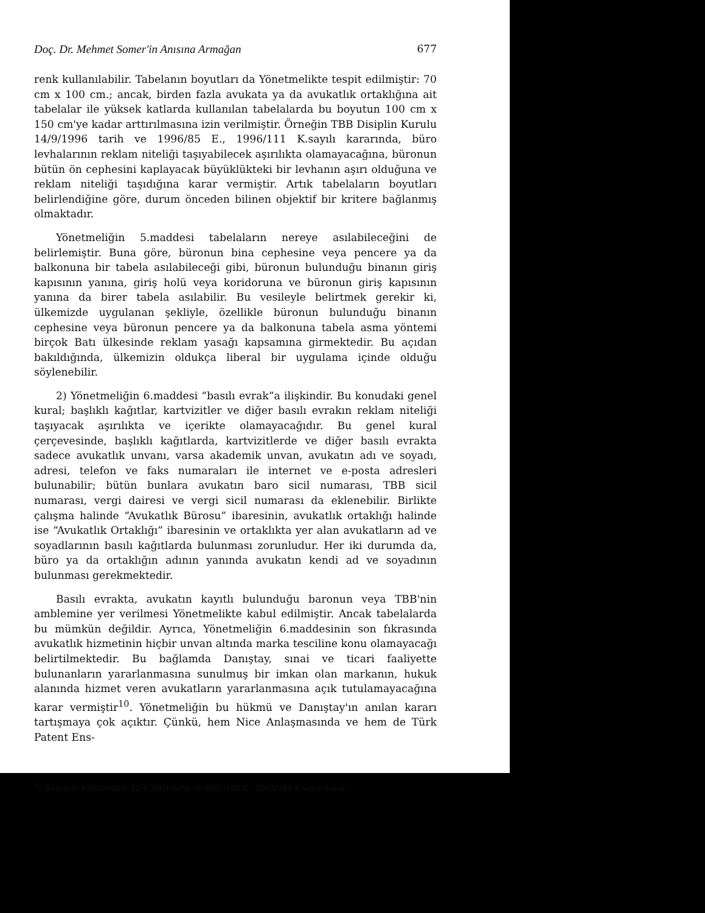Doç. Dr. Mehmet Somer'in Anısına Armağan 677
renk kullanılabilir. Tabelanın boyutları da Yönetmelikte tespit edilmiştir: 70 cm x 100 cm.; ancak, birden fazla avukata ya da avukatlık ortaklığına ait tabelalar ile yüksek katlarda kullanılan tabelalarda bu boyutun 100 cm x 150 cm'ye kadar arttırılmasına izin verilmiştir. Örneğin TBB Disiplin Kurulu 14/9/1996 tarih ve 1996/85 E., 1996/111 K.sayılı kararında, büro levhalarının reklam niteliği taşıyabilecek aşırılıkta olamayacağına, büronun bütün ön cephesini kaplayacak büyüklükteki bir levhanın aşırı olduğuna ve reklam niteliği taşıdığına karar vermiştir. Artık tabelaların boyutları belirlendiğine göre, durum önceden bilinen objektif bir kritere bağlanmış olmaktadır.
Yönetmeliğin 5.maddesi tabelaların nereye asılabileceğini de belirlemiştir. Buna göre, büronun bina cephesine veya pencere ya da balkonuna bir tabela asılabileceği gibi, büronun bulunduğu binanın giriş kapısının yanına, giriş holü veya koridoruna ve büronun giriş kapısının yanına da birer tabela asılabilir. Bu vesileyle belirtmek gerekir ki, ülkemizde uygulanan şekliyle, özellikle büronun bulunduğu binanın cephesine veya büronun pencere ya da balkonuna tabela asma yöntemi birçok Batı ülkesinde reklam yasağı kapsamına girmektedir. Bu açıdan bakıldığında, ülkemizin oldukça liberal bir uygulama içinde olduğu söylenebilir.
2) Yönetmeliğin 6.maddesi “basılı evrak”a ilişkindir. Bu konudaki genel kural; başlıklı kağıtlar, kartvizitler ve diğer basılı evrakın reklam niteliği taşıyacak aşırılıkta ve içerikte olamayacağıdır. Bu genel kural çerçevesinde, başlıklı kağıtlarda, kartvizitlerde ve diğer basılı evrakta sadece avukatlık unvanı, varsa akademik unvan, avukatın adı ve soyadı, adresi, telefon ve faks numaraları ile internet ve e-posta adresleri bulunabilir; bütün bunlara avukatın baro sicil numarası, TBB sicil numarası, vergi dairesi ve vergi sicil numarası da eklenebilir. Birlikte çalışma halinde “Avukatlık Bürosu” ibaresinin, avukatlık ortaklığı halinde ise “Avukatlık Ortaklığı” ibaresinin ve ortaklıkta yer alan avukatların ad ve soyadlarının basılı kağıtlarda bulunması zorunludur. Her iki durumda da, büro ya da ortaklığın adının yanında avukatın kendi ad ve soyadının bulunması gerekmektedir.
Basılı evrakta, avukatın kayıtlı bulunduğu baronun veya TBB'nin amblemine yer verilmesi Yönetmelikte kabul edilmiştir. Ancak tabelalarda bu mümkün değildir. Ayrıca, Yönetmeliğin 6.maddesinin son fıkrasında avukatlık hizmetinin hiçbir unvan altında marka tesciline konu olamayacağı belirtilmektedir. Bu bağlamda Danıştay, sınai ve ticari faaliyette bulunanların yararlanmasına sunulmuş bir imkan olan markanın, hukuk alanında hizmet veren avukatların yararlanmasına açık tutulamayacağına karar vermiştir<sup>10</sup>. Yönetmeliğin bu hükmü ve Danıştay'ın anılan kararı tartışmaya çok açıktır. Çünkü, hem Nice Anlaşmasında ve hem de Türk Patent Ens-
<sup>10</sup> Danıştay 8.Dairesinin 22/1/2003 tarih ve 2002/180 E., 2003/289 K.sayılı kararı.